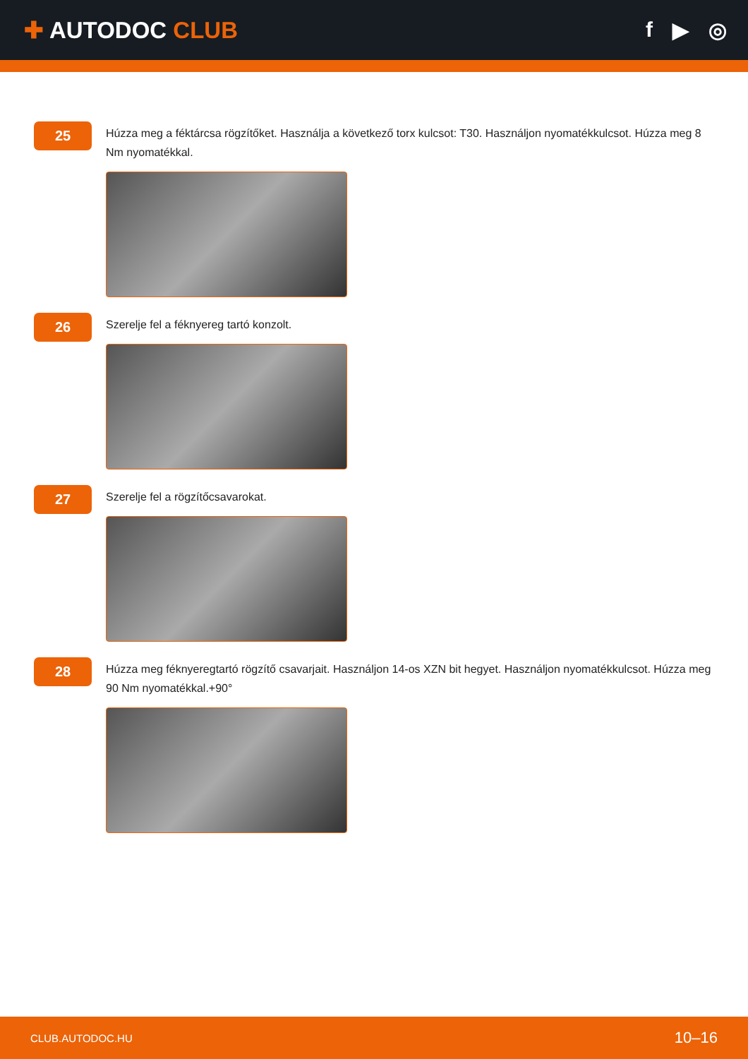✚ AUTODOC CLUB f ▶ ◎
25
Húzza meg a féktárcsa rögzítőket. Használja a következő torx kulcsot: T30. Használjon nyomatékkulcsot. Húzza meg 8 Nm nyomatékkal.
26
Szerelje fel a féknyereg tartó konzolt.
27
Szerelje fel a rögzítőcsavarokat.
28
Húzza meg féknyeregtartó rögzítő csavarjait. Használjon 14-os XZN bit hegyet. Használjon nyomatékkulcsot. Húzza meg 90 Nm nyomatékkal.+90°
CLUB.AUTODOC.HU 10–16